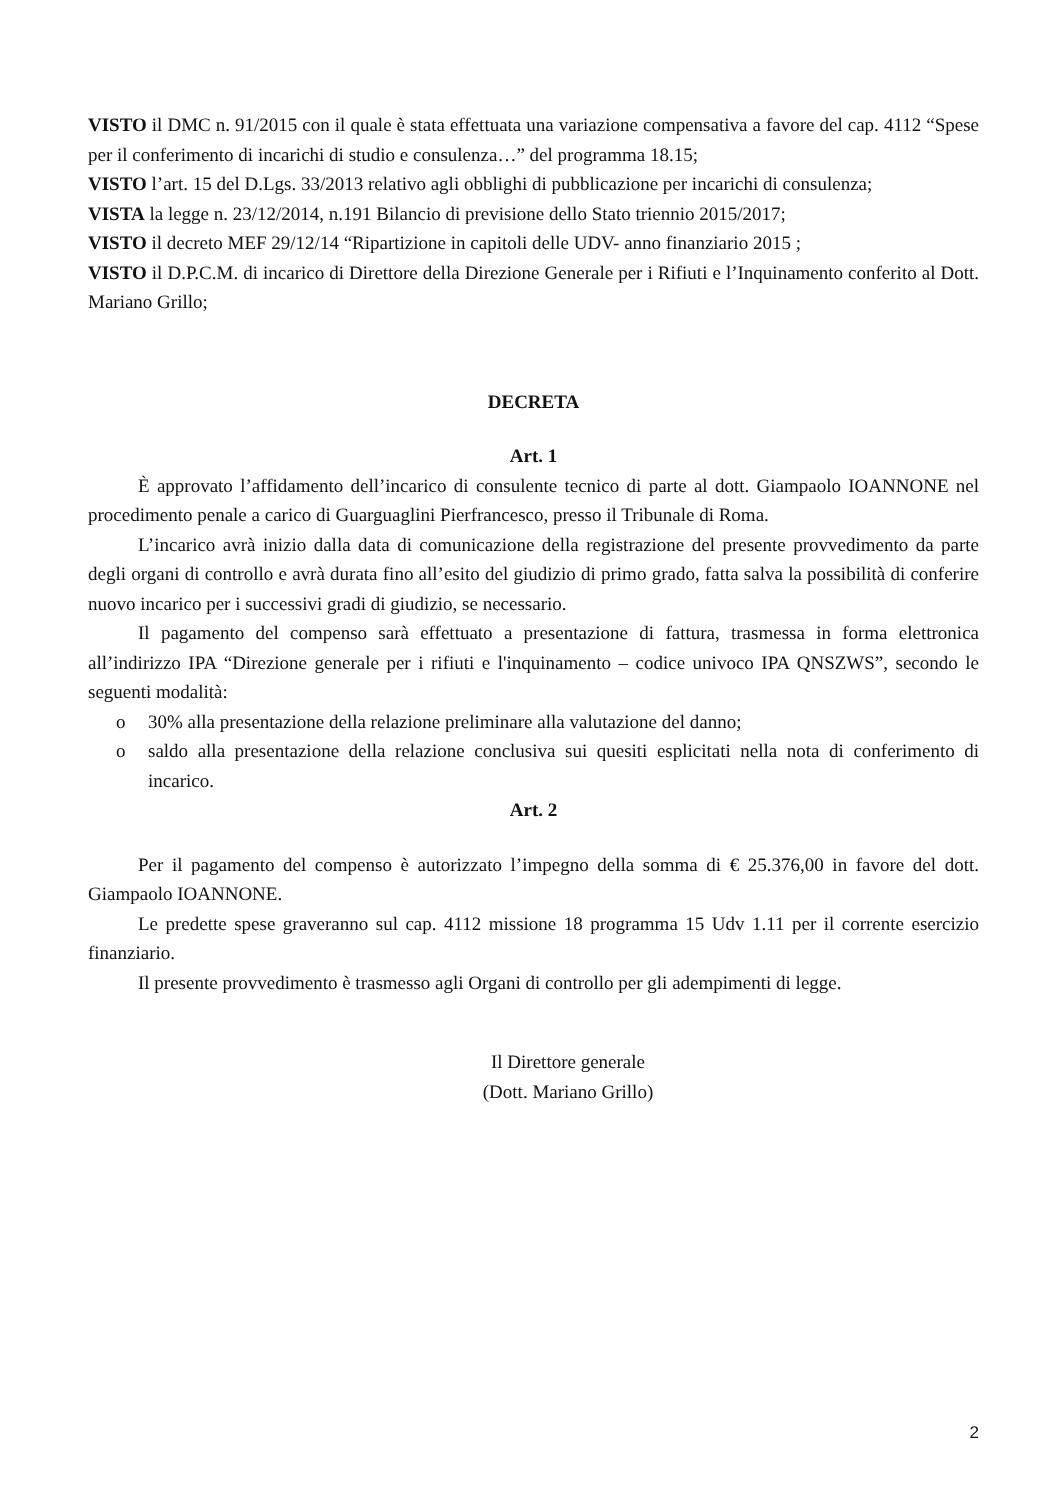VISTO il DMC n. 91/2015 con il quale è stata effettuata una variazione compensativa a favore del cap. 4112 “Spese per il conferimento di incarichi di studio e consulenza…” del programma 18.15;
VISTO l’art. 15 del D.Lgs. 33/2013 relativo agli obblighi di pubblicazione per incarichi di consulenza;
VISTA la legge n. 23/12/2014, n.191 Bilancio di previsione dello Stato triennio 2015/2017;
VISTO il decreto MEF 29/12/14 “Ripartizione in capitoli delle UDV- anno finanziario 2015 ;
VISTO il D.P.C.M. di incarico di Direttore della Direzione Generale per i Rifiuti e l’Inquinamento conferito al Dott. Mariano Grillo;
DECRETA
Art. 1
È approvato l’affidamento dell’incarico di consulente tecnico di parte al dott. Giampaolo IOANNONE nel procedimento penale a carico di Guarguaglini Pierfrancesco, presso il Tribunale di Roma.
L’incarico avrà inizio dalla data di comunicazione della registrazione del presente provvedimento da parte degli organi di controllo e avrà durata fino all’esito del giudizio di primo grado, fatta salva la possibilità di conferire nuovo incarico per i successivi gradi di giudizio, se necessario.
Il pagamento del compenso sarà effettuato a presentazione di fattura, trasmessa in forma elettronica all’indirizzo IPA “Direzione generale per i rifiuti e l'inquinamento – codice univoco IPA QNSZWS”, secondo le seguenti modalità:
o 30% alla presentazione della relazione preliminare alla valutazione del danno;
o saldo alla presentazione della relazione conclusiva sui quesiti esplicitati nella nota di conferimento di incarico.
Art. 2
Per il pagamento del compenso è autorizzato l’impegno della somma di € 25.376,00 in favore del dott. Giampaolo IOANNONE.
Le predette spese graveranno sul cap. 4112 missione 18 programma 15 Udv 1.11 per il corrente esercizio finanziario.
Il presente provvedimento è trasmesso agli Organi di controllo per gli adempimenti di legge.
Il Direttore generale
(Dott. Mariano Grillo)
2